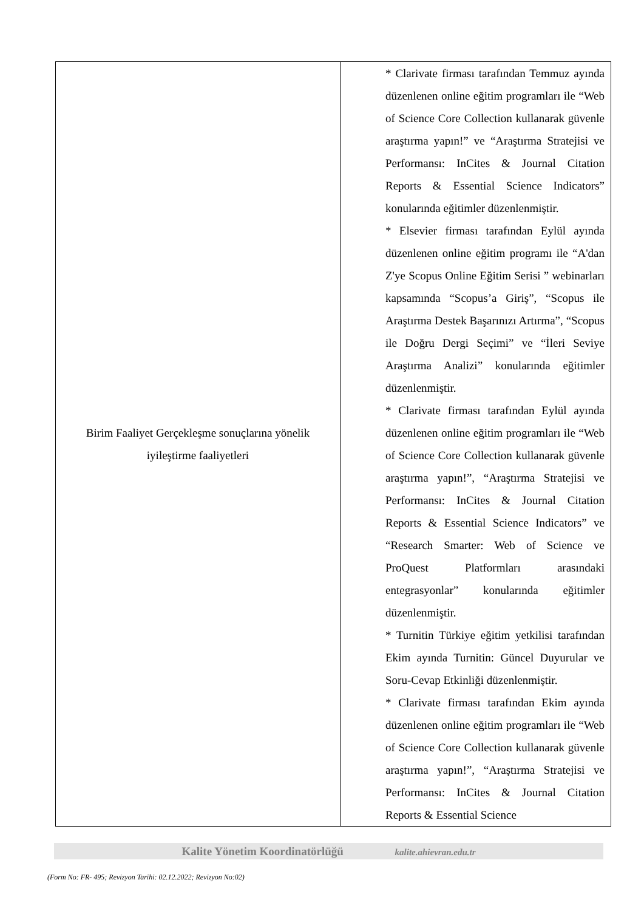| Birim Faaliyet Gerçekleşme sonuçlarına yönelik iyileştirme faaliyetleri | * Clarivate firması tarafından Temmuz ayında düzenlenen online eğitim programları ile “Web of Science Core Collection kullanarak güvenle araştırma yapın!” ve “Araştırma Stratejisi ve Performansı: InCites & Journal Citation Reports & Essential Science Indicators” konularında eğitimler düzenlenmiştir. * Elsevier firması tarafından Eylül ayında düzenlenen online eğitim programı ile “A'dan Z'ye Scopus Online Eğitim Serisi ” webinarları kapsamında “Scopus’a Giriş”, “Scopus ile Araştırma Destek Başarınızı Artırma”, “Scopus ile Doğru Dergi Seçimi” ve “İleri Seviye Araştırma Analizi” konularında eğitimler düzenlenmiştir. * Clarivate firması tarafından Eylül ayında düzenlenen online eğitim programları ile “Web of Science Core Collection kullanarak güvenle araştırma yapın!”, “Araştırma Stratejisi ve Performansı: InCites & Journal Citation Reports & Essential Science Indicators” ve “Research Smarter: Web of Science ve ProQuest Platformları arasındaki entegrasyonlar” konularında eğitimler düzenlenmiştir. * Turnitin Türkiye eğitim yetkilisi tarafından Ekim ayında Turnitin: Güncel Duyurular ve Soru-Cevap Etkinliği düzenlenmiştir. * Clarivate firması tarafından Ekim ayında düzenlenen online eğitim programları ile “Web of Science Core Collection kullanarak güvenle araştırma yapın!”, “Araştırma Stratejisi ve Performansı: InCites & Journal Citation Reports & Essential Science |
Kalite Yönetim Koordinatörlüğü kalite.ahievran.edu.tr
(Form No: FR- 495; Revizyon Tarihi: 02.12.2022; Revizyon No:02)